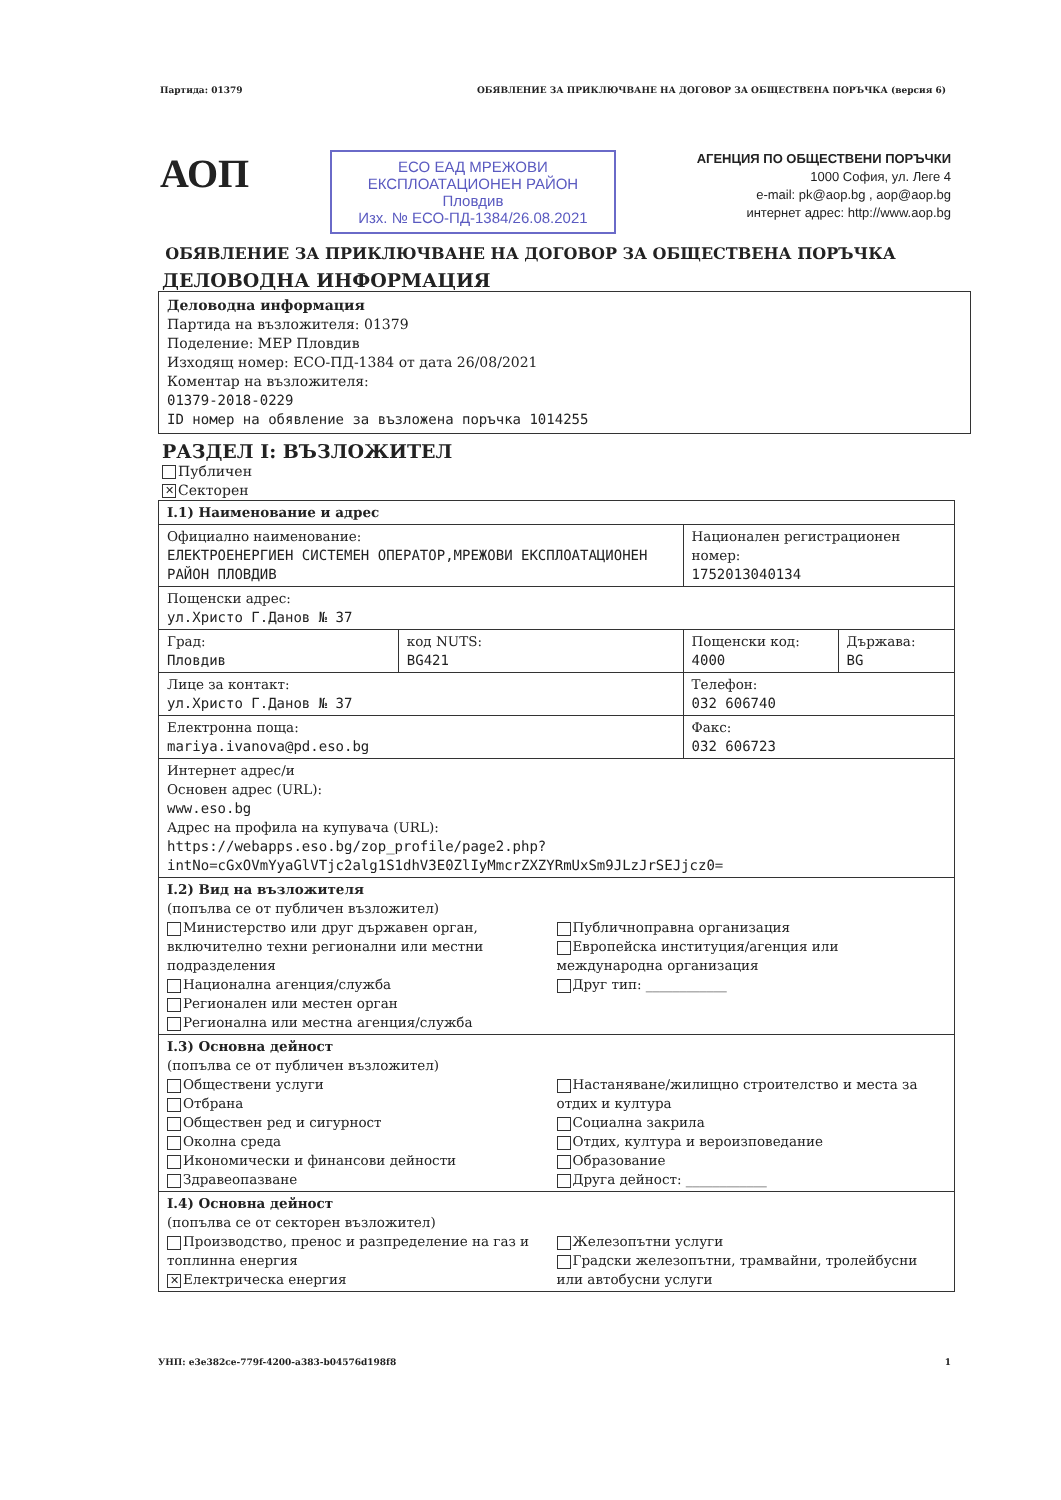Партида: 01379 ОБЯВЛЕНИЕ ЗА ПРИКЛЮЧВАНЕ НА ДОГОВОР ЗА ОБЩЕСТВЕНА ПОРЪЧКА (версия 6)
АОП
ЕСО ЕАД МРЕЖОВИ ЕКСПЛОАТАЦИОНЕН РАЙОН
Пловдив
Изх. № ЕСО-ПД-1384/26.08.2021
АГЕНЦИЯ ПО ОБЩЕСТВЕНИ ПОРЪЧКИ
1000 София, ул. Леге 4
e-mail: pk@aop.bg , aop@aop.bg
интернет адрес: http://www.aop.bg
ОБЯВЛЕНИЕ ЗА ПРИКЛЮЧВАНЕ НА ДОГОВОР ЗА ОБЩЕСТВЕНА ПОРЪЧКА
ДЕЛОВОДНА ИНФОРМАЦИЯ
Деловодна информация
Партида на възложителя: 01379
Поделение: МЕР Пловдив
Изходящ номер: ЕСО-ПД-1384 от дата 26/08/2021
Коментар на възложителя:
01379-2018-0229
ID номер на обявление за възложена поръчка 1014255
РАЗДЕЛ I: ВЪЗЛОЖИТЕЛ
Публичен
✕ Секторен
| I.1) Наименование и адрес | | | |
| Официално наименование: ЕЛЕКТРОЕНЕРГИЕН СИСТЕМЕН ОПЕРАТОР,МРЕЖОВИ ЕКСПЛОАТАЦИОНЕН РАЙОН ПЛОВДИВ | | Национален регистрационен номер: 1752013040134 | |
| Пощенски адрес: ул.Христо Г.Данов № 37 | | | |
| Град: Пловдив | код NUTS: BG421 | Пощенски код: 4000 | Държава: BG |
| Лице за контакт: ул.Христо Г.Данов № 37 | | Телефон: 032 606740 | |
| Електронна поща: mariya.ivanova@pd.eso.bg | | Факс: 032 606723 | |
| Интернет адрес/и Основен адрес (URL): www.eso.bg Адрес на профила на купувача (URL): https://webapps.eso.bg/zop_profile/page2.php? intNo=cGxOVmYyaGlVTjc2alg1S1dhV3E0ZlIyMmcrZXZYRmUxSm9JLzJrSEJjcz0= | | | |
| I.2) Вид на възложителя (попълва се от публичен възложител) Министерство или друг държавен орган, включително техни регионални или местни подразделения Национална агенция/служба Регионален или местен орган Регионална или местна агенция/служба Публичноправна организация Европейска институция/агенция или международна организация Друг тип: ____________ | | | |
| I.3) Основна дейност (попълва се от публичен възложител) Обществени услуги Отбрана Обществен ред и сигурност Околна среда Икономически и финансови дейности Здравеопазване Настаняване/жилищно строителство и места за отдих и култура Социална закрила Отдих, култура и вероизповедание Образование Друга дейност: ____________ | | | |
| I.4) Основна дейност (попълва се от секторен възложител) Производство, пренос и разпределение на газ и топлинна енергия ✕ Електрическа енергия Железопътни услуги Градски железопътни, трамвайни, тролейбусни или автобусни услуги | | | |
УНП: e3e382ce-779f-4200-a383-b04576d198f8 1